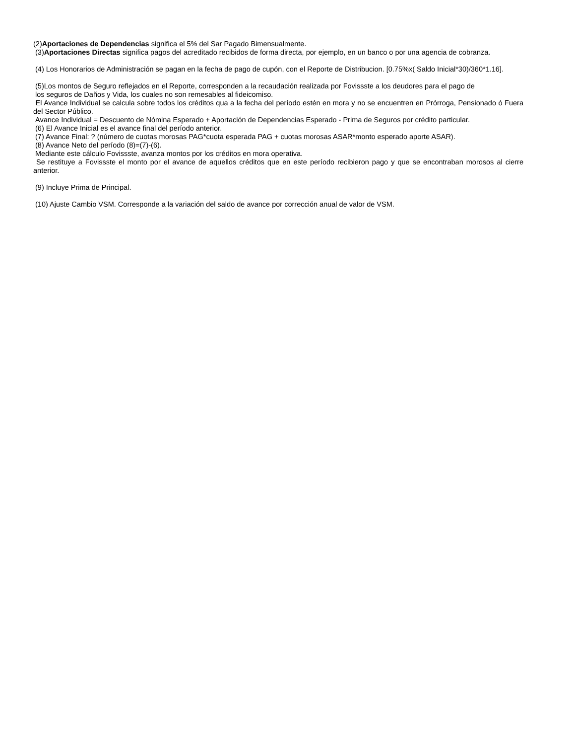(2)Aportaciones de Dependencias significa el 5% del Sar Pagado Bimensualmente.
(3)Aportaciones Directas significa pagos del acreditado recibidos de forma directa, por ejemplo, en un banco o por una agencia de cobranza.
(4) Los Honorarios de Administración se pagan en la fecha de pago de cupón, con el Reporte de Distribucion. [0.75%x( Saldo Inicial*30)/360*1.16].
(5)Los montos de Seguro reflejados en el Reporte, corresponden a la recaudación realizada por Fovissste a los deudores para el pago de
los seguros de Daños y Vida, los cuales no son remesables al fideicomiso.
El Avance Individual se calcula sobre todos los créditos qua a la fecha del período estén en mora y no se encuentren en Prórroga, Pensionado ó Fuera del Sector Público.
Avance Individual = Descuento de Nómina Esperado + Aportación de Dependencias Esperado - Prima de Seguros por crédito particular.
(6) El Avance Inicial es el avance final del período anterior.
(7) Avance Final: ? (número de cuotas morosas PAG*cuota esperada PAG + cuotas morosas ASAR*monto esperado aporte ASAR).
(8) Avance Neto del período (8)=(7)-(6).
Mediante este cálculo Fovissste, avanza montos por los créditos en mora operativa.
Se restituye a Fovissste el monto por el avance de aquellos créditos que en este período recibieron pago y que se encontraban morosos al cierre anterior.
(9) Incluye Prima de Principal.
(10) Ajuste Cambio VSM. Corresponde a la variación del saldo de avance por corrección anual de valor de VSM.